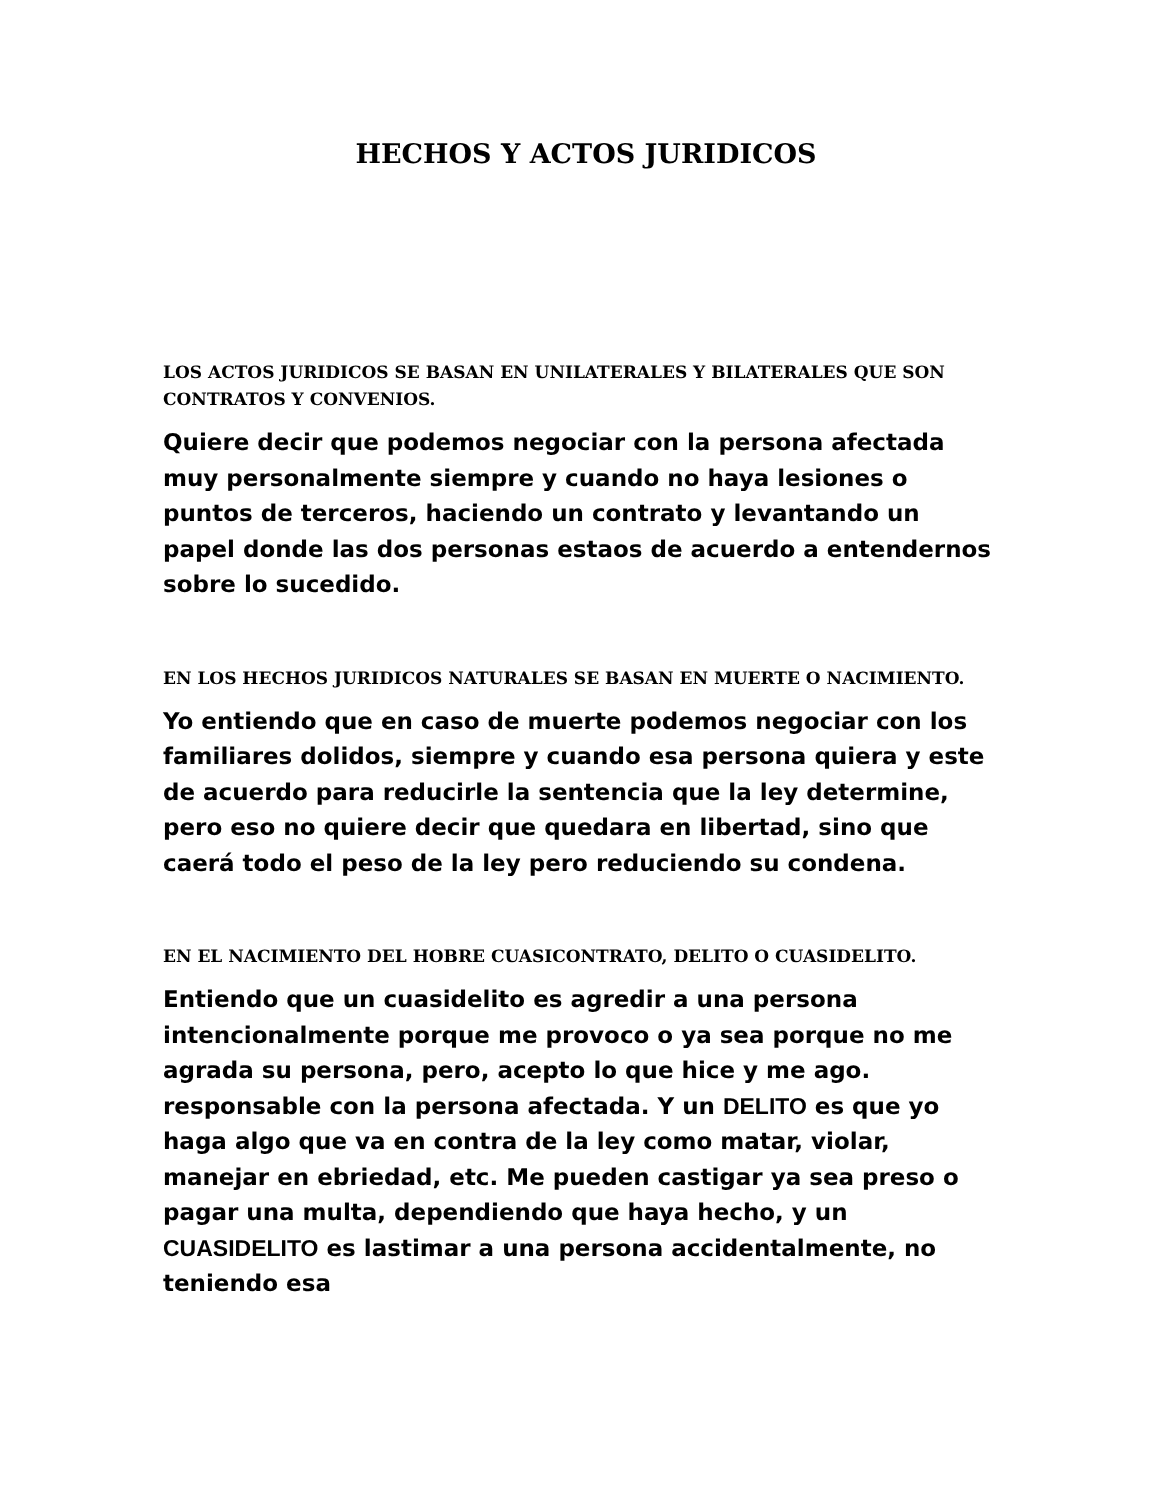HECHOS Y ACTOS JURIDICOS
LOS ACTOS JURIDICOS SE BASAN EN UNILATERALES Y BILATERALES QUE SON CONTRATOS Y CONVENIOS.
Quiere decir que podemos negociar con la persona afectada muy personalmente siempre y cuando no haya lesiones o puntos de terceros, haciendo un contrato y levantando un papel donde las dos personas estaos de acuerdo a entendernos sobre lo sucedido.
EN LOS HECHOS JURIDICOS NATURALES SE BASAN EN MUERTE O NACIMIENTO.
Yo entiendo que en caso de muerte podemos negociar con los familiares dolidos, siempre y cuando esa persona quiera y este de acuerdo para reducirle la sentencia que la ley determine, pero eso no quiere decir que quedara en libertad, sino que caerá todo el peso de la ley pero reduciendo su condena.
EN EL NACIMIENTO DEL HOBRE CUASICONTRATO, DELITO O CUASIDELITO.
Entiendo que un cuasidelito es agredir a una persona intencionalmente porque me provoco o ya sea porque no me agrada su persona, pero, acepto lo que hice y me ago. responsable con la persona afectada. Y un DELITO es que yo haga algo que va en contra de la ley como matar, violar, manejar en ebriedad, etc. Me pueden castigar ya sea preso o pagar una multa, dependiendo que haya hecho, y un CUASIDELITO es lastimar a una persona accidentalmente, no teniendo esa